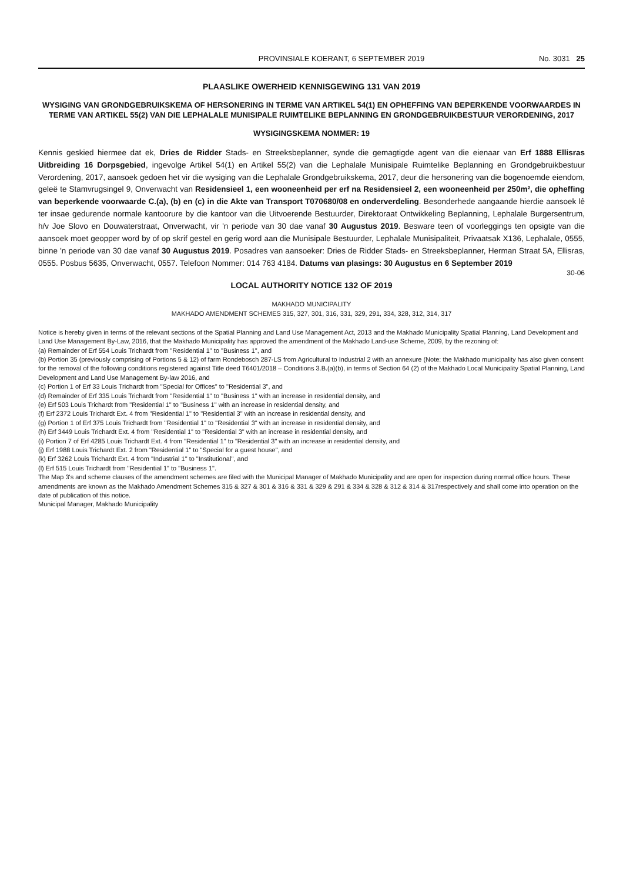PROVINSIALE KOERANT, 6 SEPTEMBER 2019 No. 3031 25
PLAASLIKE OWERHEID KENNISGEWING 131 VAN 2019
WYSIGING VAN GRONDGEBRUIKSKEMA OF HERSONERING IN TERME VAN ARTIKEL 54(1) EN OPHEFFING VAN BEPERKENDE VOORWAARDES IN TERME VAN ARTIKEL 55(2) VAN DIE LEPHALALE MUNISIPALE RUIMTELIKE BEPLANNING EN GRONDGEBRUIKBESTUUR VERORDENING, 2017
WYSIGINGSKEMA NOMMER: 19
Kennis geskied hiermee dat ek, Dries de Ridder Stads- en Streeksbeplanner, synde die gemagtigde agent van die eienaar van Erf 1888 Ellisras Uitbreiding 16 Dorpsgebied, ingevolge Artikel 54(1) en Artikel 55(2) van die Lephalale Munisipale Ruimtelike Beplanning en Grondgebruikbestuur Verordening, 2017, aansoek gedoen het vir die wysiging van die Lephalale Grondgebruikskema, 2017, deur die hersonering van die bogenoemde eiendom, geleë te Stamvrugsingel 9, Onverwacht van Residensieel 1, een wooneenheid per erf na Residensieel 2, een wooneenheid per 250m², die opheffing van beperkende voorwaarde C.(a), (b) en (c) in die Akte van Transport T070680/08 en onderverdeling. Besonderhede aangaande hierdie aansoek lê ter insae gedurende normale kantoorure by die kantoor van die Uitvoerende Bestuurder, Direktoraat Ontwikkeling Beplanning, Lephalale Burgersentrum, h/v Joe Slovo en Douwaterstraat, Onverwacht, vir 'n periode van 30 dae vanaf 30 Augustus 2019. Besware teen of voorleggings ten opsigte van die aansoek moet geopper word by of op skrif gestel en gerig word aan die Munisipale Bestuurder, Lephalale Munisipaliteit, Privaatsak X136, Lephalale, 0555, binne 'n periode van 30 dae vanaf 30 Augustus 2019. Posadres van aansoeker: Dries de Ridder Stads- en Streeksbeplanner, Herman Straat 5A, Ellisras, 0555. Posbus 5635, Onverwacht, 0557. Telefoon Nommer: 014 763 4184. Datums van plasings: 30 Augustus en 6 September 2019
30-06
LOCAL AUTHORITY NOTICE 132 OF 2019
MAKHADO MUNICIPALITY
MAKHADO AMENDMENT SCHEMES 315, 327, 301, 316, 331, 329, 291, 334, 328, 312, 314, 317
Notice is hereby given in terms of the relevant sections of the Spatial Planning and Land Use Management Act, 2013 and the Makhado Municipality Spatial Planning, Land Development and Land Use Management By-Law, 2016, that the Makhado Municipality has approved the amendment of the Makhado Land-use Scheme, 2009, by the rezoning of:
(a) Remainder of Erf 554 Louis Trichardt from "Residential 1" to "Business 1", and
(b) Portion 35 (previously comprising of Portions 5 & 12) of farm Rondebosch 287-LS from Agricultural to Industrial 2 with an annexure (Note: the Makhado municipality has also given consent for the removal of the following conditions registered against Title deed T6401/2018 – Conditions 3.B.(a)(b), in terms of Section 64 (2) of the Makhado Local Municipality Spatial Planning, Land Development and Land Use Management By-law 2016, and
(c) Portion 1 of Erf 33 Louis Trichardt from "Special for Offices" to "Residential 3", and
(d) Remainder of Erf 335 Louis Trichardt from "Residential 1" to "Business 1" with an increase in residential density, and
(e) Erf 503 Louis Trichardt from "Residential 1" to "Business 1" with an increase in residential density, and
(f) Erf 2372 Louis Trichardt Ext. 4 from "Residential 1" to "Residential 3" with an increase in residential density, and
(g) Portion 1 of Erf 375 Louis Trichardt from "Residential 1" to "Residential 3" with an increase in residential density, and
(h) Erf 3449 Louis Trichardt Ext. 4 from "Residential 1" to "Residential 3" with an increase in residential density, and
(i) Portion 7 of Erf 4285 Louis Trichardt Ext. 4 from "Residential 1" to "Residential 3" with an increase in residential density, and
(j) Erf 1988 Louis Trichardt Ext. 2 from "Residential 1" to "Special for a guest house", and
(k) Erf 3262 Louis Trichardt Ext. 4 from "Industrial 1" to "Institutional", and
(l) Erf 515 Louis Trichardt from "Residential 1" to "Business 1".
The Map 3's and scheme clauses of the amendment schemes are filed with the Municipal Manager of Makhado Municipality and are open for inspection during normal office hours. These amendments are known as the Makhado Amendment Schemes 315 & 327 & 301 & 316 & 331 & 329 & 291 & 334 & 328 & 312 & 314 & 317respectively and shall come into operation on the date of publication of this notice.
Municipal Manager, Makhado Municipality